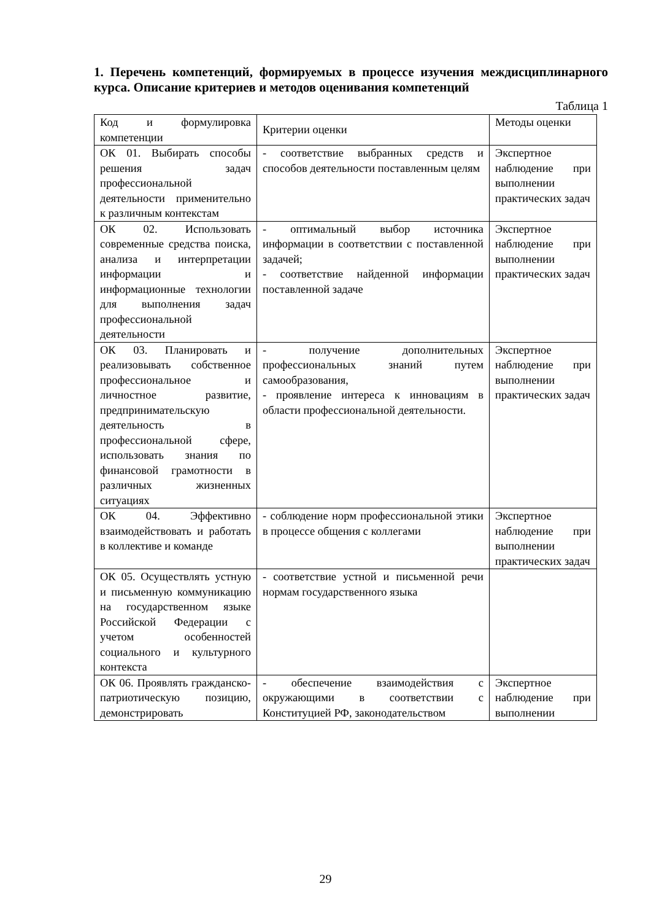1. Перечень компетенций, формируемых в процессе изучения междисциплинарного курса. Описание критериев и методов оценивания компетенций
Таблица 1
| Код и формулировка компетенции | Критерии оценки | Методы оценки |
| ОК 01. Выбирать способы решения задач профессиональной деятельности применительно к различным контекстам | - соответствие выбранных средств и способов деятельности поставленным целям | Экспертное наблюдение при выполнении практических задач |
| ОК 02. Использовать современные средства поиска, анализа и интерпретации информации и информационные технологии для выполнения задач профессиональной деятельности | - оптимальный выбор источника информации в соответствии с поставленной задачей; - соответствие найденной информации поставленной задаче | Экспертное наблюдение при выполнении практических задач |
| ОК 03. Планировать и реализовывать собственное профессиональное и личностное развитие, предпринимательскую деятельность в профессиональной сфере, использовать знания по финансовой грамотности в различных жизненных ситуациях | - получение дополнительных профессиональных знаний путем самообразования, - проявление интереса к инновациям в области профессиональной деятельности. | Экспертное наблюдение при выполнении практических задач |
| ОК 04. Эффективно взаимодействовать и работать в коллективе и команде | - соблюдение норм профессиональной этики в процессе общения с коллегами | Экспертное наблюдение при выполнении практических задач |
| ОК 05. Осуществлять устную и письменную коммуникацию на государственном языке Российской Федерации с учетом особенностей социального и культурного контекста | - соответствие устной и письменной речи нормам государственного языка | |
| ОК 06. Проявлять гражданско-патриотическую позицию, демонстрировать | - обеспечение взаимодействия с окружающими в соответствии с Конституцией РФ, законодательством | Экспертное наблюдение при выполнении |
29